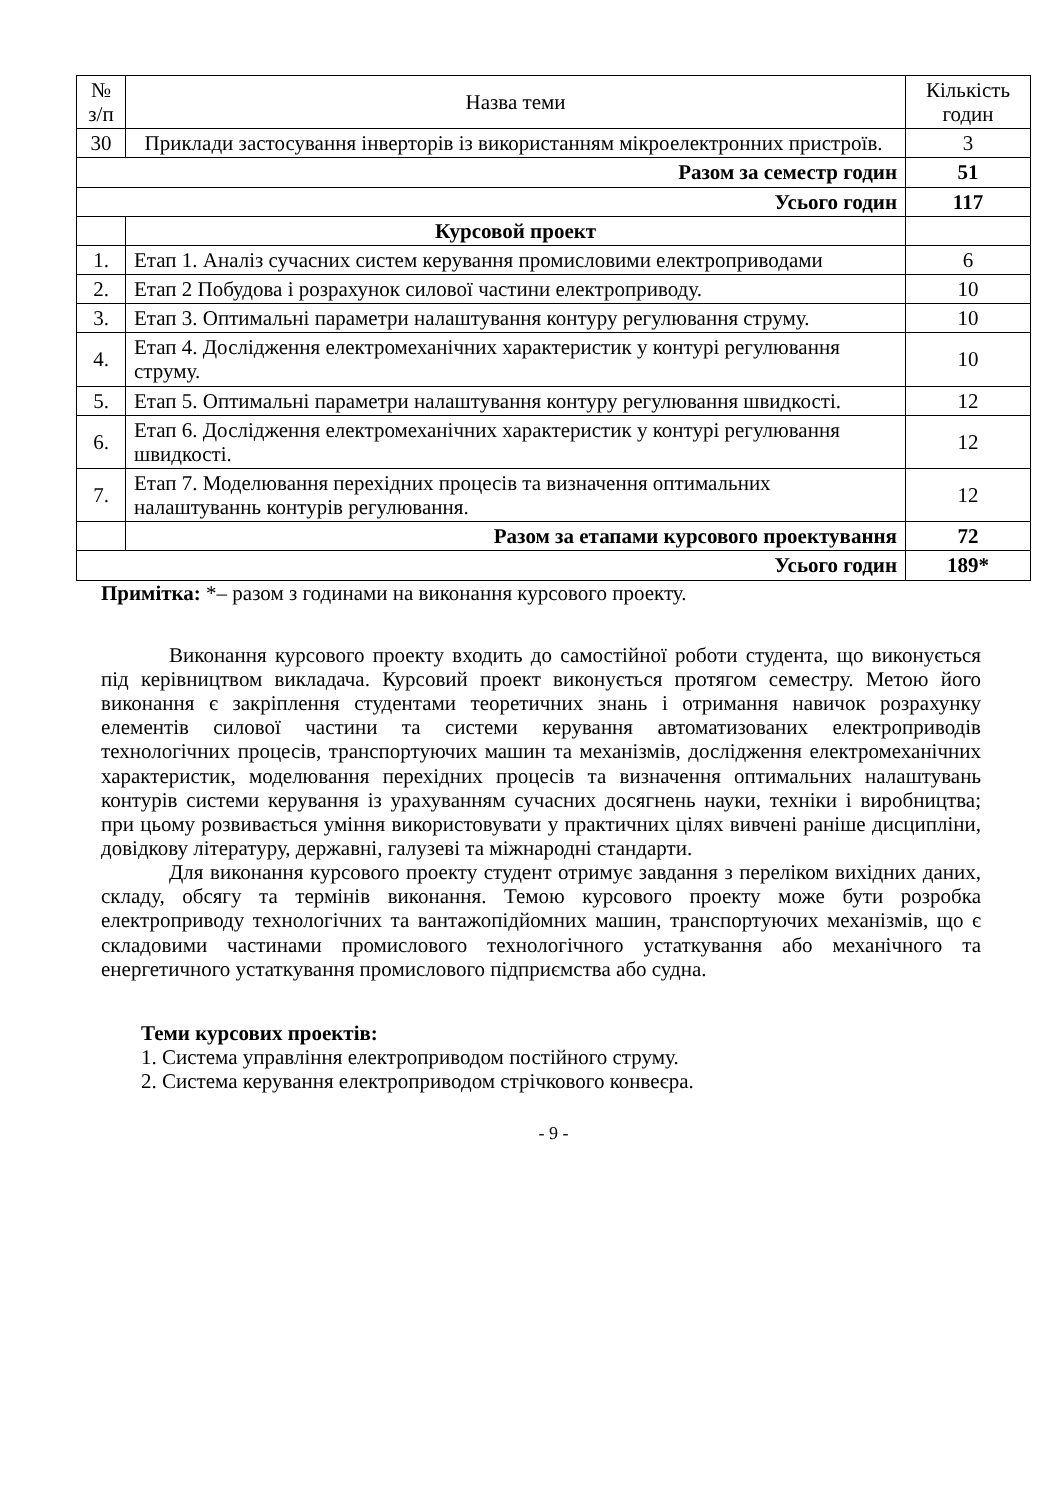| № з/п | Назва теми | Кількість годин |
| --- | --- | --- |
| 30 | Приклади застосування інверторів із використанням мікроелектронних пристроїв. | 3 |
| Разом за семестр годин | | 51 |
| Усього годин | | 117 |
| | Курсовой проект | |
| 1. | Етап 1. Аналіз сучасних систем керування промисловими електроприводами | 6 |
| 2. | Етап 2 Побудова і розрахунок силової частини електроприводу. | 10 |
| 3. | Етап 3. Оптимальні параметри налаштування контуру регулювання струму. | 10 |
| 4. | Етап 4. Дослідження електромеханічних характеристик у контурі регулювання струму. | 10 |
| 5. | Етап 5. Оптимальні параметри налаштування контуру регулювання швидкості. | 12 |
| 6. | Етап 6. Дослідження електромеханічних характеристик у контурі регулювання швидкості. | 12 |
| 7. | Етап 7. Моделювання перехідних процесів та визначення оптимальних налаштуваннь контурів регулювання. | 12 |
| | Разом за етапами курсового проектування | 72 |
| Усього годин | | 189* |
Примітка: *– разом з годинами на виконання курсового проекту.
Виконання курсового проекту входить до самостійної роботи студента, що виконується під керівництвом викладача. Курсовий проект виконується протягом семестру. Метою його виконання є закріплення студентами теоретичних знань і отримання навичок розрахунку елементів силової частини та системи керування автоматизованих електроприводів технологічних процесів, транспортуючих машин та механізмів, дослідження електромеханічних характеристик, моделювання перехідних процесів та визначення оптимальних налаштувань контурів системи керування із урахуванням сучасних досягнень науки, техніки і виробництва; при цьому розвивається уміння використовувати у практичних цілях вивчені раніше дисципліни, довідкову літературу, державні, галузеві та міжнародні стандарти.
Для виконання курсового проекту студент отримує завдання з переліком вихідних даних, складу, обсягу та термінів виконання. Темою курсового проекту може бути розробка електроприводу технологічних та вантажопідйомних машин, транспортуючих механізмів, що є складовими частинами промислового технологічного устаткування або механічного та енергетичного устаткування промислового підприємства або судна.
Теми курсових проектів:
1. Система управління електроприводом постійного струму.
2. Система керування електроприводом стрічкового конвеєра.
- 9 -